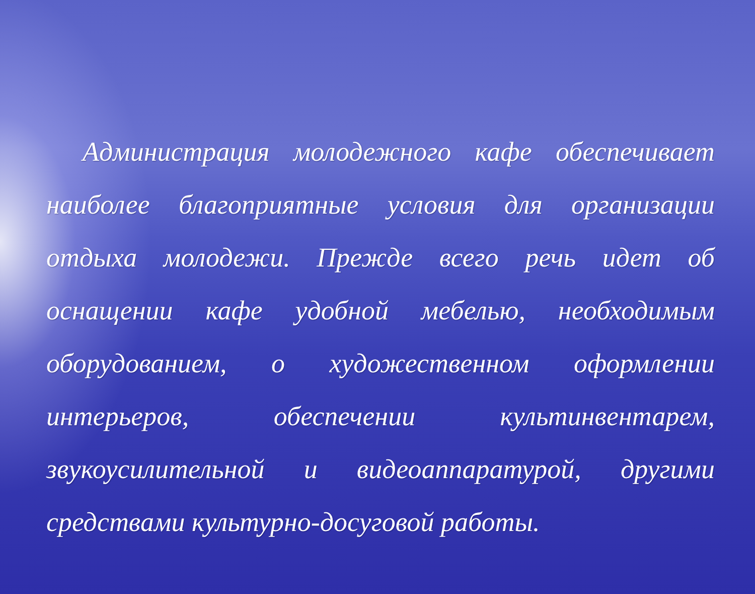Администрация молодежного кафе обеспечивает наиболее благоприятные условия для организации отдыха молодежи. Прежде всего речь идет об оснащении кафе удобной мебелью, необходимым оборудованием, о художественном оформлении интерьеров, обеспечении культинвентарем, звукоусилительной и видеоаппаратурой, другими средствами культурно-досуговой работы.